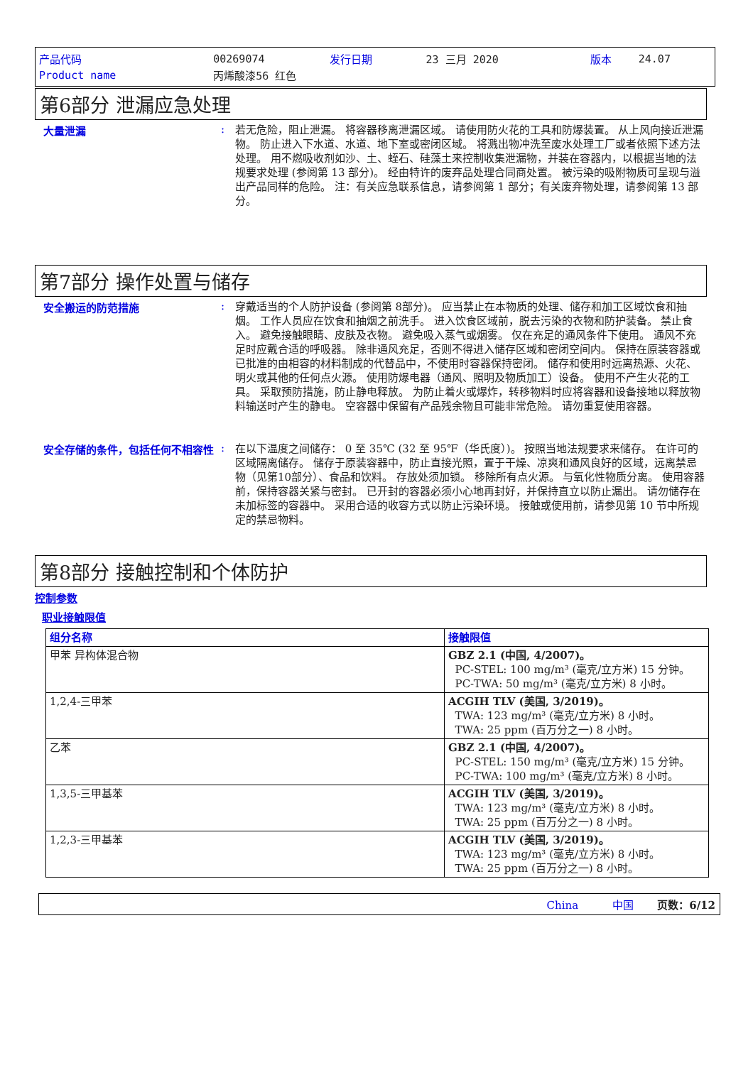| 产品代码 | 00269074 | 发行日期 | 23 三月 2020 | 版本 | 24.07 |
| Product name | 丙烯酸漆56 红色 | | | | |
第6部分 泄漏应急处理
大量泄漏 :
若无危险，阻止泄漏。 将容器移离泄漏区域。 请使用防火花的工具和防爆装置。 从上风向接近泄漏物。 防止进入下水道、水道、地下室或密闭区域。 将溅出物冲洗至废水处理工厂或者依照下述方法处理。 用不燃吸收剂如沙、土、蛭石、硅藻土来控制收集泄漏物，并装在容器内，以根据当地的法规要求处理 (参阅第 13 部分)。 经由特许的废弃品处理合同商处置。 被污染的吸附物质可呈现与溢出产品同样的危险。 注：有关应急联系信息，请参阅第 1 部分；有关废弃物处理，请参阅第 13 部分。
第7部分 操作处置与储存
安全搬运的防范措施 :
穿戴适当的个人防护设备 (参阅第 8部分)。 应当禁止在本物质的处理、储存和加工区域饮食和抽烟。 工作人员应在饮食和抽烟之前洗手。 进入饮食区域前，脱去污染的衣物和防护装备。 禁止食入。 避免接触眼睛、皮肤及衣物。 避免吸入蒸气或烟雾。 仅在充足的通风条件下使用。 通风不充足时应戴合适的呼吸器。 除非通风充足，否则不得进入储存区域和密闭空间内。 保持在原装容器或已批准的由相容的材料制成的代替品中，不使用时容器保持密闭。 储存和使用时远离热源、火花、明火或其他的任何点火源。 使用防爆电器（通风、照明及物质加工）设备。 使用不产生火花的工具。 采取预防措施，防止静电释放。 为防止着火或爆炸，转移物料时应将容器和设备接地以释放物料输送时产生的静电。 空容器中保留有产品残余物且可能非常危险。 请勿重复使用容器。
安全存储的条件，包括任何不相容性 :
在以下温度之间储存： 0 至 35℃ (32 至 95℉（华氏度）)。 按照当地法规要求来储存。 在许可的区域隔离储存。 储存于原装容器中，防止直接光照，置于干燥、凉爽和通风良好的区域，远离禁忌物（见第10部分）、食品和饮料。 存放处须加锁。 移除所有点火源。 与氧化性物质分离。 使用容器前，保持容器关紧与密封。 已开封的容器必须小心地再封好，并保持直立以防止漏出。 请勿储存在未加标签的容器中。 采用合适的收容方式以防止污染环境。 接触或使用前，请参见第 10 节中所规定的禁忌物料。
第8部分 接触控制和个体防护
控制参数
职业接触限值
| 组分名称 | 接触限值 |
| --- | --- |
| 甲苯 异构体混合物 | GBZ 2.1 (中国, 4/2007)。 PC-STEL: 100 mg/m³ (毫克/立方米) 15 分钟。 PC-TWA: 50 mg/m³ (毫克/立方米) 8 小时。 |
| 1,2,4-三甲苯 | ACGIH TLV (美国, 3/2019)。 TWA: 123 mg/m³ (毫克/立方米) 8 小时。 TWA: 25 ppm (百万分之一) 8 小时。 |
| 乙苯 | GBZ 2.1 (中国, 4/2007)。 PC-STEL: 150 mg/m³ (毫克/立方米) 15 分钟。 PC-TWA: 100 mg/m³ (毫克/立方米) 8 小时。 |
| 1,3,5-三甲基苯 | ACGIH TLV (美国, 3/2019)。 TWA: 123 mg/m³ (毫克/立方米) 8 小时。 TWA: 25 ppm (百万分之一) 8 小时。 |
| 1,2,3-三甲基苯 | ACGIH TLV (美国, 3/2019)。 TWA: 123 mg/m³ (毫克/立方米) 8 小时。 TWA: 25 ppm (百万分之一) 8 小时。 |
China 中国 页数：6/12